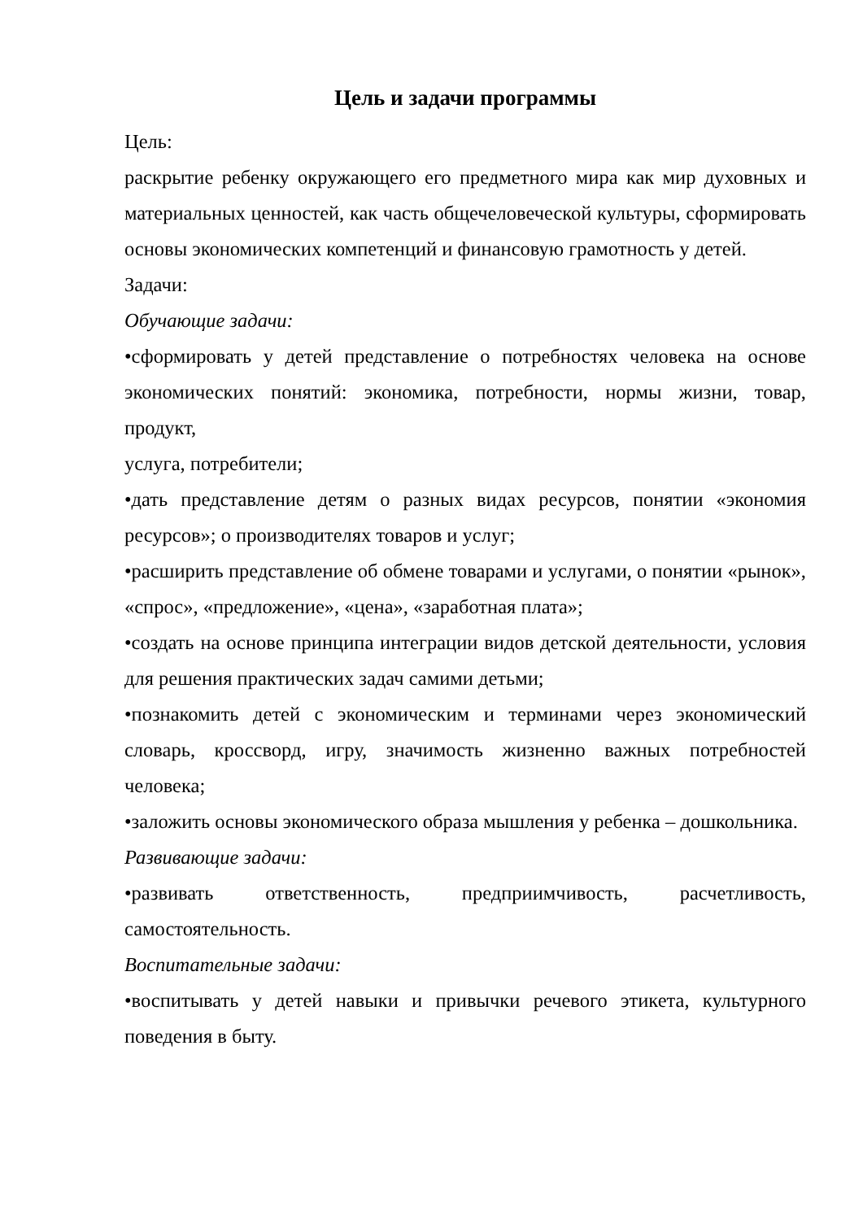Цель и задачи программы
Цель:
раскрытие ребенку окружающего его предметного мира как мир духовных и материальных ценностей, как часть общечеловеческой культуры, сформировать основы экономических компетенций и финансовую грамотность у детей.
Задачи:
Обучающие задачи:
•сформировать у детей представление о потребностях человека на основе экономических понятий: экономика, потребности, нормы жизни, товар, продукт,
услуга, потребители;
•дать представление детям о разных видах ресурсов, понятии «экономия ресурсов»; о производителях товаров и услуг;
•расширить представление об обмене товарами и услугами, о понятии «рынок», «спрос», «предложение», «цена», «заработная плата»;
•создать на основе принципа интеграции видов детской деятельности, условия для решения практических задач самими детьми;
•познакомить детей с экономическим и терминами через экономический словарь, кроссворд, игру, значимость жизненно важных потребностей человека;
•заложить основы экономического образа мышления у ребенка – дошкольника.
Развивающие задачи:
•развивать ответственность, предприимчивость, расчетливость, самостоятельность.
Воспитательные задачи:
•воспитывать у детей навыки и привычки речевого этикета, культурного поведения в быту.